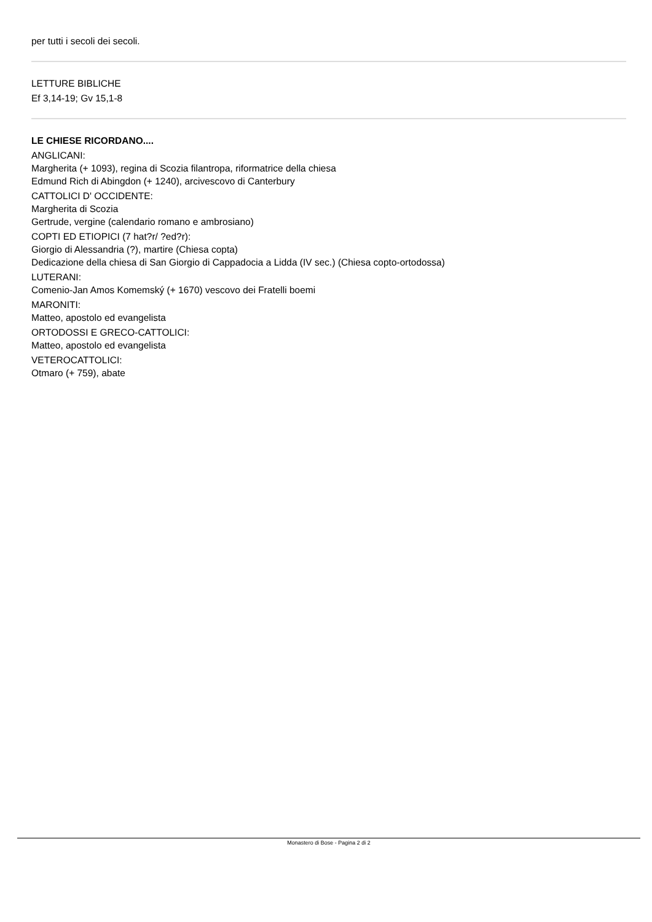per tutti i secoli dei secoli.
LETTURE BIBLICHE
Ef 3,14-19; Gv 15,1-8
LE CHIESE RICORDANO....
ANGLICANI:
Margherita (+ 1093), regina di Scozia filantropa, riformatrice della chiesa
Edmund Rich di Abingdon (+ 1240), arcivescovo di Canterbury
CATTOLICI D' OCCIDENTE:
Margherita di Scozia
Gertrude, vergine (calendario romano e ambrosiano)
COPTI ED ETIOPICI (7 hat?r/ ?ed?r):
Giorgio di Alessandria (?), martire (Chiesa copta)
Dedicazione della chiesa di San Giorgio di Cappadocia a Lidda (IV sec.) (Chiesa copto-ortodossa)
LUTERANI:
Comenio-Jan Amos Komemský (+ 1670) vescovo dei Fratelli boemi
MARONITI:
Matteo, apostolo ed evangelista
ORTODOSSI E GRECO-CATTOLICI:
Matteo, apostolo ed evangelista
VETEROCATTOLICI:
Otmaro (+ 759), abate
Monastero di Bose - Pagina 2 di 2